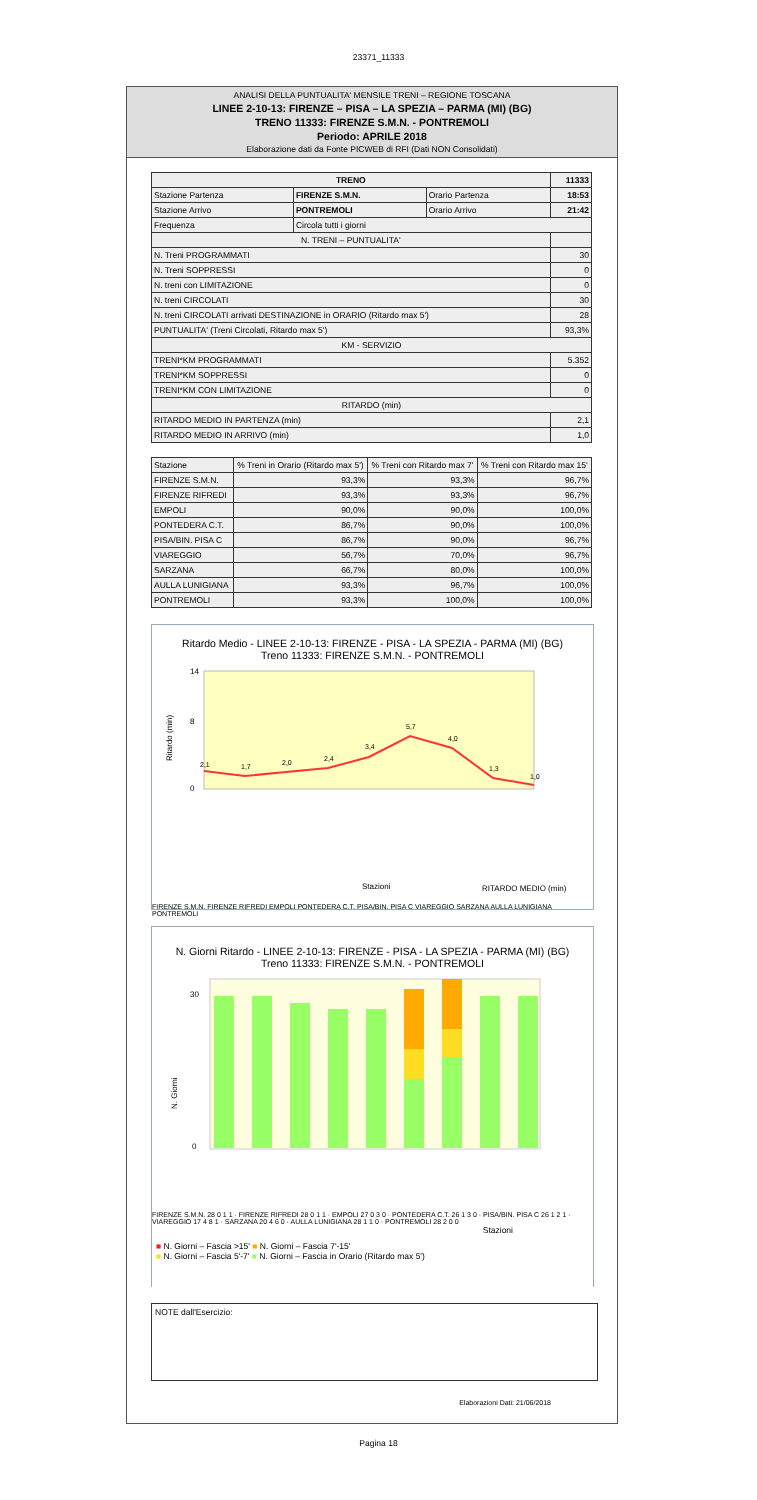23371_11333
ANALISI DELLA PUNTUALITA' MENSILE TRENI – REGIONE TOSCANA
LINEE 2-10-13: FIRENZE – PISA – LA SPEZIA – PARMA (MI) (BG)
TRENO 11333: FIRENZE S.M.N. - PONTREMOLI
Periodo: APRILE 2018
Elaborazione dati da Fonte PICWEB di RFI (Dati NON Consolidati)
| TRENO | | | 11333 |
| --- | --- | --- | --- |
| Stazione Partenza | FIRENZE S.M.N. | Orario Partenza | 18:53 |
| Stazione Arrivo | PONTREMOLI | Orario Arrivo | 21:42 |
| Frequenza | Circola tutti i giorni | | |
| N. TRENI – PUNTUALITA' | | | |
| N. Treni PROGRAMMATI | | | 30 |
| N. Treni SOPPRESSI | | | 0 |
| N. treni con LIMITAZIONE | | | 0 |
| N. treni CIRCOLATI | | | 30 |
| N. treni CIRCOLATI arrivati DESTINAZIONE in ORARIO (Ritardo max 5') | | | 28 |
| PUNTUALITA' (Treni Circolati, Ritardo max 5') | | | 93,3% |
| KM - SERVIZIO | | | |
| TRENI*KM PROGRAMMATI | | | 5.352 |
| TRENI*KM SOPPRESSI | | | 0 |
| TRENI*KM CON LIMITAZIONE | | | 0 |
| RITARDO (min) | | | |
| RITARDO MEDIO IN PARTENZA (min) | | | 2,1 |
| RITARDO MEDIO IN ARRIVO (min) | | | 1,0 |
| Stazione | % Treni in Orario (Ritardo max 5') | % Treni con Ritardo max 7' | % Treni con Ritardo max 15' |
| --- | --- | --- | --- |
| FIRENZE S.M.N. | 93,3% | 93,3% | 96,7% |
| FIRENZE RIFREDI | 93,3% | 93,3% | 96,7% |
| EMPOLI | 90,0% | 90,0% | 100,0% |
| PONTEDERA C.T. | 86,7% | 90,0% | 100,0% |
| PISA/BIN. PISA C | 86,7% | 90,0% | 96,7% |
| VIAREGGIO | 56,7% | 70,0% | 96,7% |
| SARZANA | 66,7% | 80,0% | 100,0% |
| AULLA LUNIGIANA | 93,3% | 96,7% | 100,0% |
| PONTREMOLI | 93,3% | 100,0% | 100,0% |
Ritardo Medio - LINEE 2-10-13: FIRENZE - PISA - LA SPEZIA - PARMA (MI) (BG)
Treno 11333: FIRENZE S.M.N. - PONTREMOLI
Ritardo (min)
14
0
8
2,1
1,7
2,0
2,4
3,4
5,7
4,0
1,3
1,0
Stazioni
RITARDO MEDIO (min)
FIRENZE S.M.N. FIRENZE RIFREDI EMPOLI PONTEDERA C.T. PISA/BIN. PISA C VIAREGGIO SARZANA AULLA LUNIGIANA PONTREMOLI
N. Giorni Ritardo - LINEE 2-10-13: FIRENZE - PISA - LA SPEZIA - PARMA (MI) (BG)
Treno 11333: FIRENZE S.M.N. - PONTREMOLI
N. Giorni
30
0
FIRENZE S.M.N. 28 0 1 1 · FIRENZE RIFREDI 28 0 1 1 · EMPOLI 27 0 3 0 · PONTEDERA C.T. 26 1 3 0 · PISA/BIN. PISA C 26 1 2 1 · VIAREGGIO 17 4 8 1 · SARZANA 20 4 6 0 · AULLA LUNIGIANA 28 1 1 0 · PONTREMOLI 28 2 0 0
Stazioni
■ N. Giorni – Fascia >15' ■ N. Giorni – Fascia 7'-15'
■ N. Giorni – Fascia 5'-7' ■ N. Giorni – Fascia in Orario (Ritardo max 5')
NOTE dall'Esercizio:
Elaborazioni Dati: 21/06/2018
Pagina 18